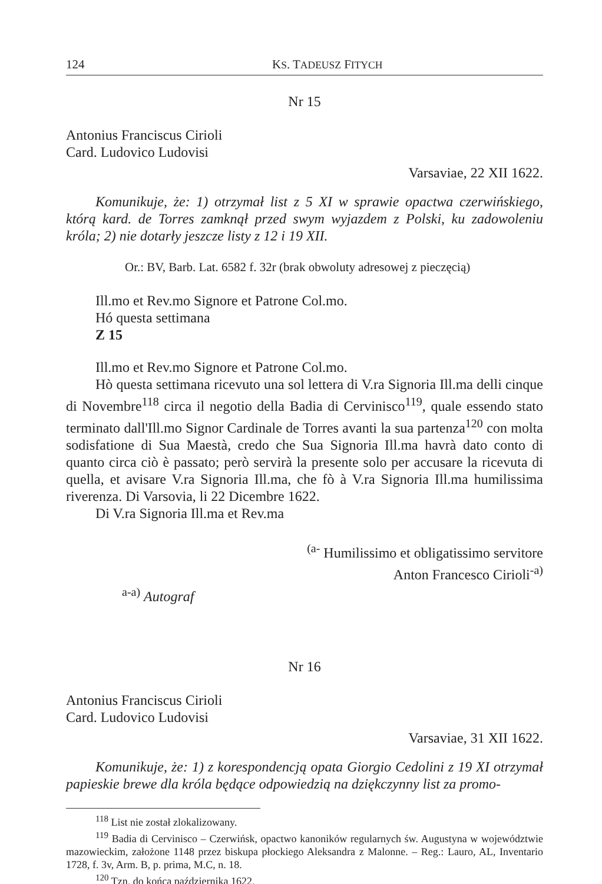124 KS. TADEUSZ FITYCH
Nr 15
Antonius Franciscus Cirioli
Card. Ludovico Ludovisi
Varsaviae, 22 XII 1622.
Komunikuje, że: 1) otrzymał list z 5 XI w sprawie opactwa czerwińskiego, którą kard. de Torres zamknął przed swym wyjazdem z Polski, ku zadowoleniu króla; 2) nie dotarły jeszcze listy z 12 i 19 XII.
Or.: BV, Barb. Lat. 6582 f. 32r (brak obwoluty adresowej z pieczęcią)
Ill.mo et Rev.mo Signore et Patrone Col.mo.
Hó questa settimana
Z 15
Ill.mo et Rev.mo Signore et Patrone Col.mo.
Hò questa settimana ricevuto una sol lettera di V.ra Signoria Ill.ma delli cinque di Novembre<sup>118</sup> circa il negotio della Badia di Cervinisco<sup>119</sup>, quale essendo stato terminato dall'Ill.mo Signor Cardinale de Torres avanti la sua partenza<sup>120</sup> con molta sodisfatione di Sua Maestà, credo che Sua Signoria Ill.ma havrà dato conto di quanto circa ciò è passato; però servirà la presente solo per accusare la ricevuta di quella, et avisare V.ra Signoria Ill.ma, che fò à V.ra Signoria Ill.ma humilissima riverenza. Di Varsovia, li 22 Dicembre 1622.
Di V.ra Signoria Ill.ma et Rev.ma
<sup>(a-</sup> Humilissimo et obligatissimo servitore
Anton Francesco Cirioli<sup>-a)</sup>
<sup>a-a)</sup> Autograf
Nr 16
Antonius Franciscus Cirioli
Card. Ludovico Ludovisi
Varsaviae, 31 XII 1622.
Komunikuje, że: 1) z korespondencją opata Giorgio Cedolini z 19 XI otrzymał papieskie brewe dla króla będące odpowiedzią na dziękczynny list za promo-
<sup>118</sup> List nie został zlokalizowany.
<sup>119</sup> Badia di Cervinisco – Czerwińsk, opactwo kanoników regularnych św. Augustyna w województwie mazowieckim, założone 1148 przez biskupa płockiego Aleksandra z Malonne. – Reg.: Lauro, AL, Inventario 1728, f. 3v, Arm. B, p. prima, M.C, n. 18.
<sup>120</sup> Tzn. do końca października 1622.